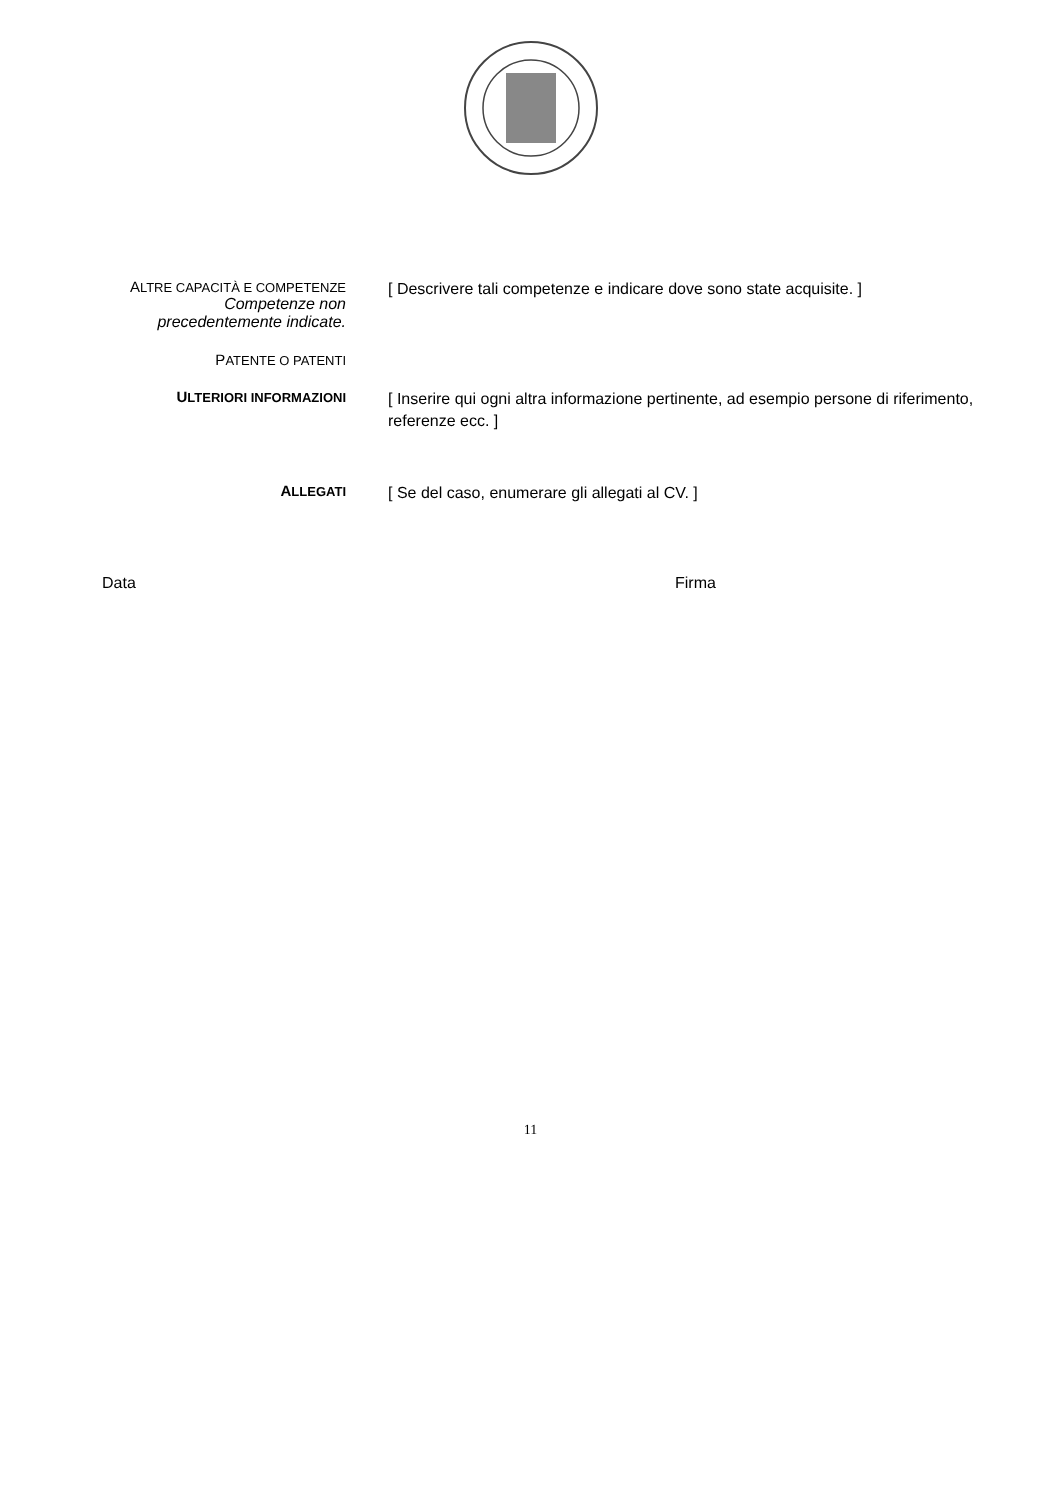ALTRE CAPACITÀ E COMPETENZE
Competenze non precedentemente indicate.
[ Descrivere tali competenze e indicare dove sono state acquisite. ]
PATENTE O PATENTI
ULTERIORI INFORMAZIONI
[ Inserire qui ogni altra informazione pertinente, ad esempio persone di riferimento, referenze ecc. ]
ALLEGATI
[ Se del caso, enumerare gli allegati al CV. ]
Data Firma
11